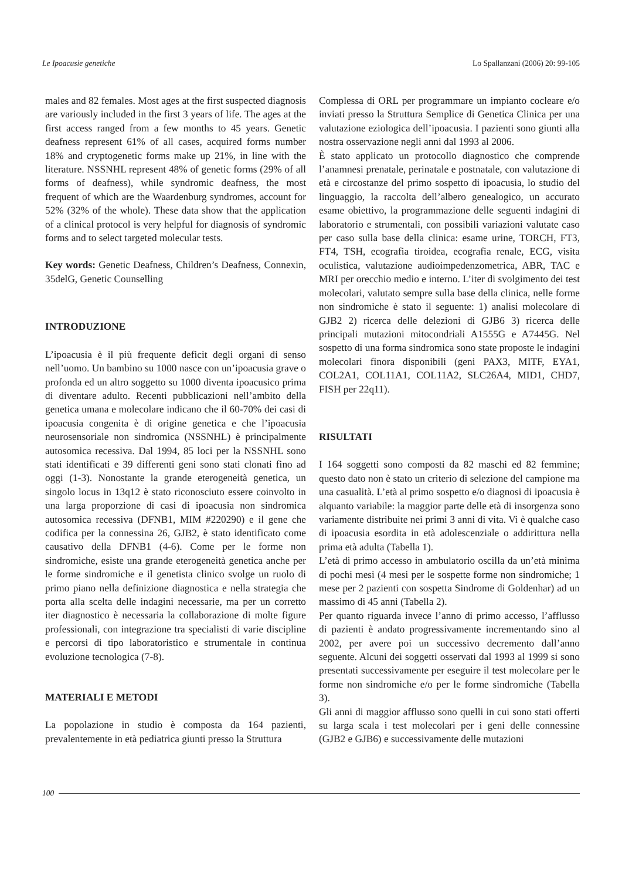Le Ipoacusie genetiche Lo Spallanzani (2006) 20: 99-105
males and 82 females. Most ages at the first suspected diagnosis are variously included in the first 3 years of life. The ages at the first access ranged from a few months to 45 years. Genetic deafness represent 61% of all cases, acquired forms number 18% and cryptogenetic forms make up 21%, in line with the literature. NSSNHL represent 48% of genetic forms (29% of all forms of deafness), while syndromic deafness, the most frequent of which are the Waardenburg syndromes, account for 52% (32% of the whole). These data show that the application of a clinical protocol is very helpful for diagnosis of syndromic forms and to select targeted molecular tests.
Key words: Genetic Deafness, Children’s Deafness, Connexin, 35delG, Genetic Counselling
INTRODUZIONE
L’ipoacusia è il più frequente deficit degli organi di senso nell’uomo. Un bambino su 1000 nasce con un’ipoacusia grave o profonda ed un altro soggetto su 1000 diventa ipoacusico prima di diventare adulto. Recenti pubblicazioni nell’ambito della genetica umana e molecolare indicano che il 60-70% dei casi di ipoacusia congenita è di origine genetica e che l’ipoacusia neurosensoriale non sindromica (NSSNHL) è principalmente autosomica recessiva. Dal 1994, 85 loci per la NSSNHL sono stati identificati e 39 differenti geni sono stati clonati fino ad oggi (1-3). Nonostante la grande eterogeneità genetica, un singolo locus in 13q12 è stato riconosciuto essere coinvolto in una larga proporzione di casi di ipoacusia non sindromica autosomica recessiva (DFNB1, MIM #220290) e il gene che codifica per la connessina 26, GJB2, è stato identificato come causativo della DFNB1 (4-6). Come per le forme non sindromiche, esiste una grande eterogeneità genetica anche per le forme sindromiche e il genetista clinico svolge un ruolo di primo piano nella definizione diagnostica e nella strategia che porta alla scelta delle indagini necessarie, ma per un corretto iter diagnostico è necessaria la collaborazione di molte figure professionali, con integrazione tra specialisti di varie discipline e percorsi di tipo laboratoristico e strumentale in continua evoluzione tecnologica (7-8).
MATERIALI E METODI
La popolazione in studio è composta da 164 pazienti, prevalentemente in età pediatrica giunti presso la Struttura
Complessa di ORL per programmare un impianto cocleare e/o inviati presso la Struttura Semplice di Genetica Clinica per una valutazione eziologica dell’ipoacusia. I pazienti sono giunti alla nostra osservazione negli anni dal 1993 al 2006.
È stato applicato un protocollo diagnostico che comprende l’anamnesi prenatale, perinatale e postnatale, con valutazione di età e circostanze del primo sospetto di ipoacusia, lo studio del linguaggio, la raccolta dell’albero genealogico, un accurato esame obiettivo, la programmazione delle seguenti indagini di laboratorio e strumentali, con possibili variazioni valutate caso per caso sulla base della clinica: esame urine, TORCH, FT3, FT4, TSH, ecografia tiroidea, ecografia renale, ECG, visita oculistica, valutazione audioimpedenzometrica, ABR, TAC e MRI per orecchio medio e interno. L’iter di svolgimento dei test molecolari, valutato sempre sulla base della clinica, nelle forme non sindromiche è stato il seguente: 1) analisi molecolare di GJB2 2) ricerca delle delezioni di GJB6 3) ricerca delle principali mutazioni mitocondriali A1555G e A7445G. Nel sospetto di una forma sindromica sono state proposte le indagini molecolari finora disponibili (geni PAX3, MITF, EYA1, COL2A1, COL11A1, COL11A2, SLC26A4, MID1, CHD7, FISH per 22q11).
RISULTATI
I 164 soggetti sono composti da 82 maschi ed 82 femmine; questo dato non è stato un criterio di selezione del campione ma una casualità. L’età al primo sospetto e/o diagnosi di ipoacusia è alquanto variabile: la maggior parte delle età di insorgenza sono variamente distribuite nei primi 3 anni di vita. Vi è qualche caso di ipoacusia esordita in età adolescenziale o addirittura nella prima età adulta (Tabella 1).
L’età di primo accesso in ambulatorio oscilla da un’età minima di pochi mesi (4 mesi per le sospette forme non sindromiche; 1 mese per 2 pazienti con sospetta Sindrome di Goldenhar) ad un massimo di 45 anni (Tabella 2).
Per quanto riguarda invece l’anno di primo accesso, l’afflusso di pazienti è andato progressivamente incrementando sino al 2002, per avere poi un successivo decremento dall’anno seguente. Alcuni dei soggetti osservati dal 1993 al 1999 si sono presentati successivamente per eseguire il test molecolare per le forme non sindromiche e/o per le forme sindromiche (Tabella 3).
Gli anni di maggior afflusso sono quelli in cui sono stati offerti su larga scala i test molecolari per i geni delle connessine (GJB2 e GJB6) e successivamente delle mutazioni
100